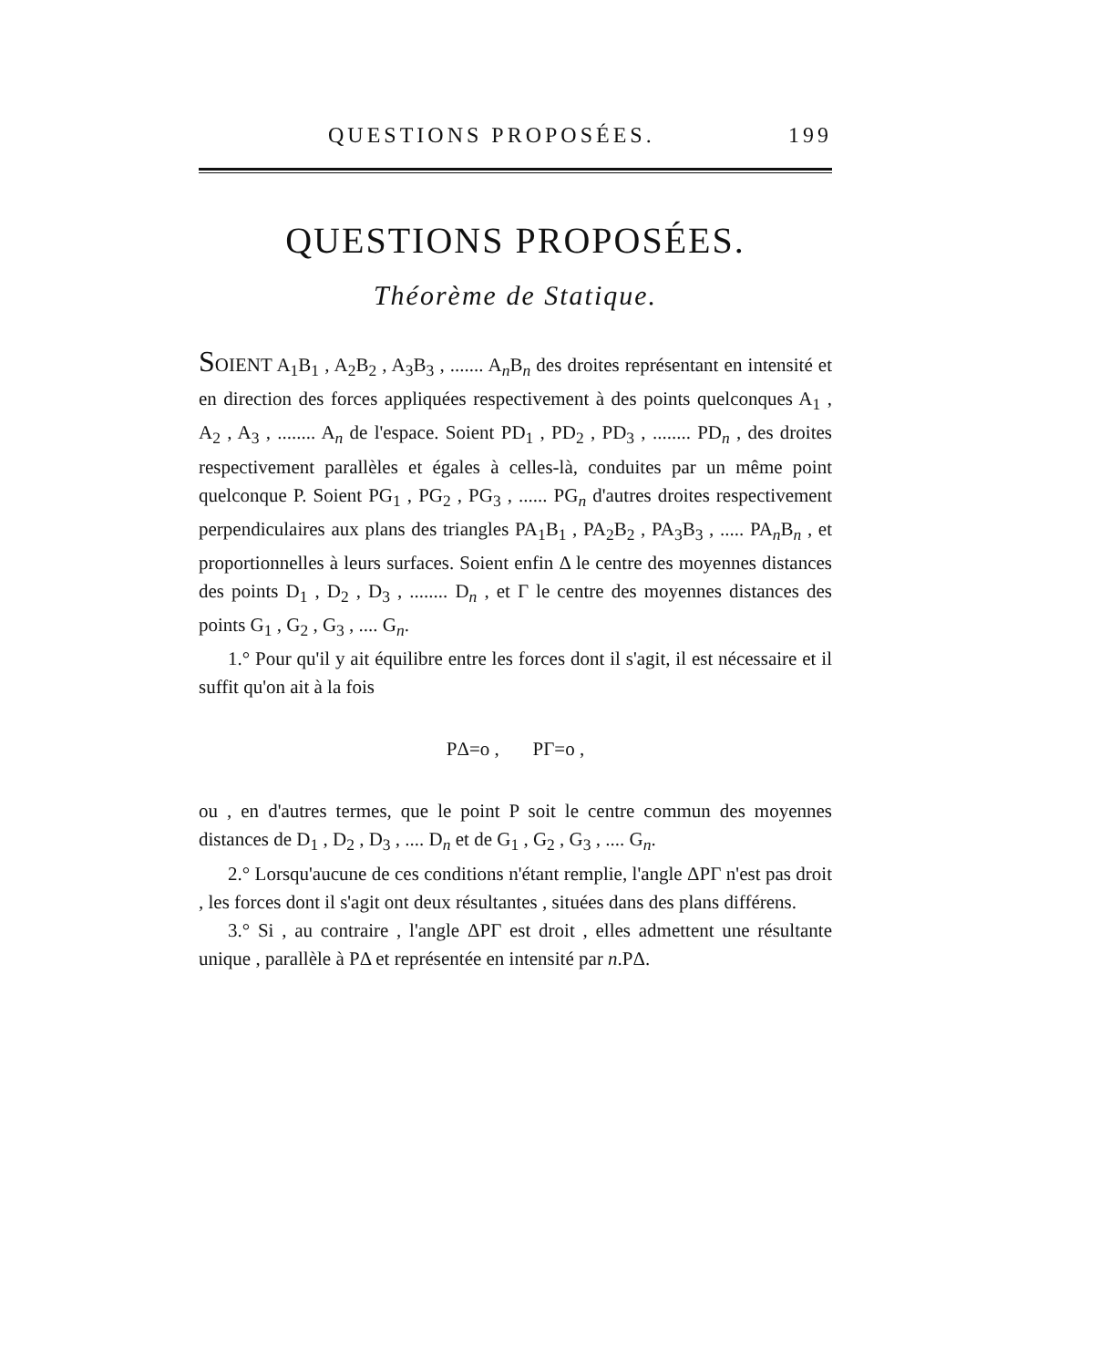QUESTIONS PROPOSÉES. 199
QUESTIONS PROPOSÉES.
Théorème de Statique.
SOIENT A<sub>1</sub>B<sub>1</sub> , A<sub>2</sub>B<sub>2</sub> , A<sub>3</sub>B<sub>3</sub> , ....... A<sub>n</sub>B<sub>n</sub> des droites représentant en intensité et en direction des forces appliquées respectivement à des points quelconques A<sub>1</sub> , A<sub>2</sub> , A<sub>3</sub> , ........ A<sub>n</sub> de l'espace. Soient PD<sub>1</sub> , PD<sub>2</sub> , PD<sub>3</sub> , ........ PD<sub>n</sub> , des droites respectivement parallèles et égales à celles-là, conduites par un même point quelconque P. Soient PG<sub>1</sub> , PG<sub>2</sub> , PG<sub>3</sub> , ...... PG<sub>n</sub> d'autres droites respectivement perpendiculaires aux plans des triangles PA<sub>1</sub>B<sub>1</sub> , PA<sub>2</sub>B<sub>2</sub> , PA<sub>3</sub>B<sub>3</sub> , ..... PA<sub>n</sub>B<sub>n</sub> , et proportionnelles à leurs surfaces. Soient enfin Δ le centre des moyennes distances des points D<sub>1</sub> , D<sub>2</sub> , D<sub>3</sub> , ........ D<sub>n</sub> , et Γ le centre des moyennes distances des points G<sub>1</sub> , G<sub>2</sub> , G<sub>3</sub> , .... G<sub>n</sub>.
1.° Pour qu'il y ait équilibre entre les forces dont il s'agit, il est nécessaire et il suffit qu'on ait à la fois
PΔ=o , PΓ=o ,
ou , en d'autres termes, que le point P soit le centre commun des moyennes distances de D<sub>1</sub> , D<sub>2</sub> , D<sub>3</sub> , .... D<sub>n</sub> et de G<sub>1</sub> , G<sub>2</sub> , G<sub>3</sub> , .... G<sub>n</sub>.
2.° Lorsqu'aucune de ces conditions n'étant remplie, l'angle ΔPΓ n'est pas droit , les forces dont il s'agit ont deux résultantes , situées dans des plans différens.
3.° Si , au contraire , l'angle ΔPΓ est droit , elles admettent une résultante unique , parallèle à PΔ et représentée en intensité par n.PΔ.